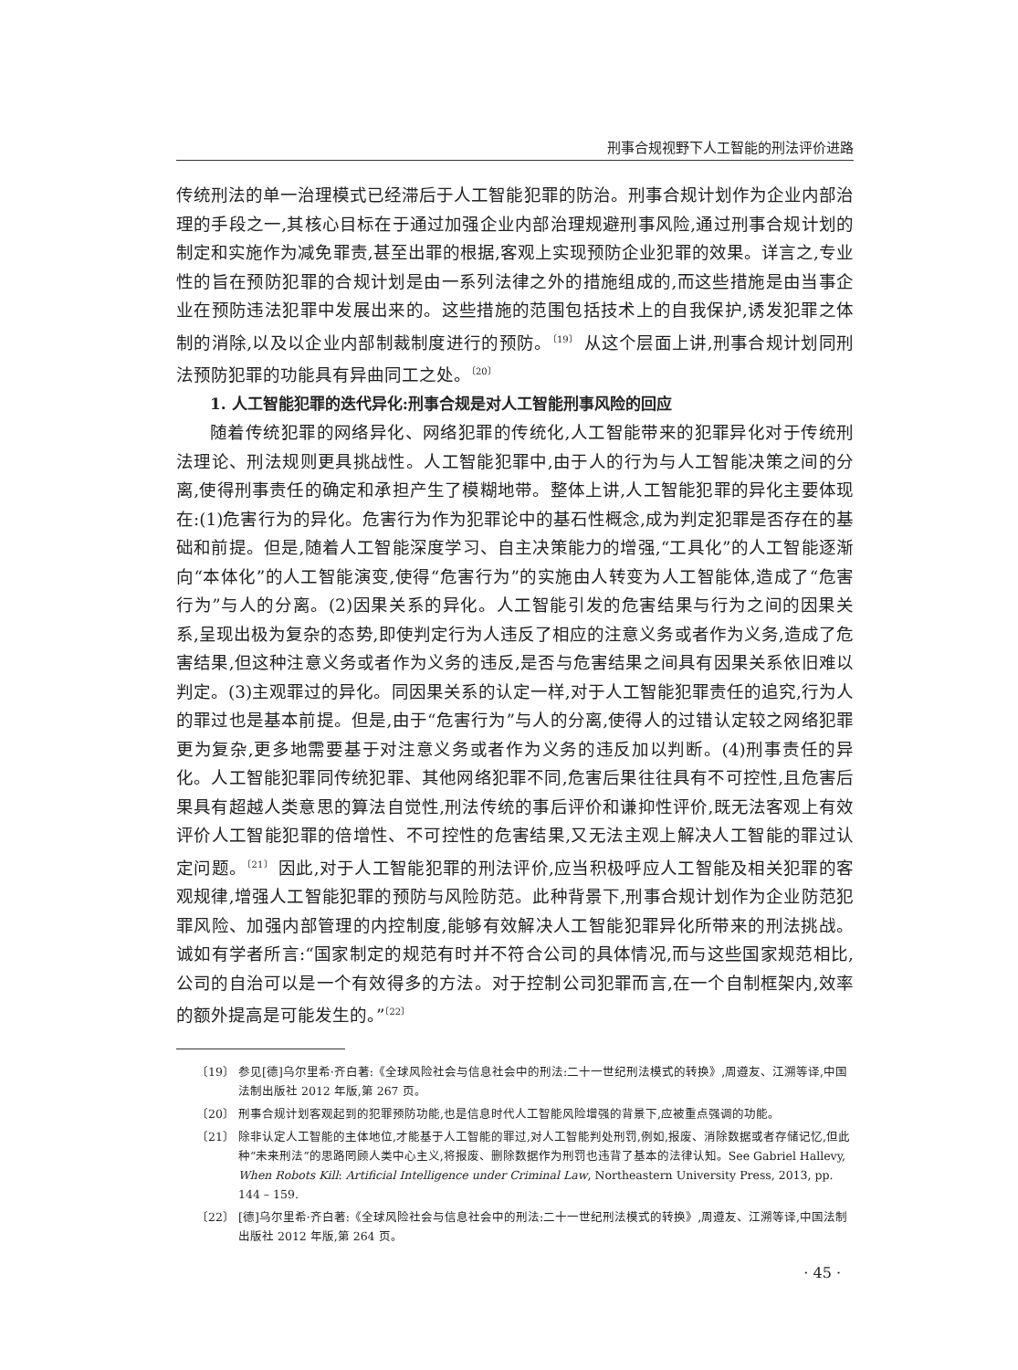刑事合规视野下人工智能的刑法评价进路
传统刑法的单一治理模式已经滞后于人工智能犯罪的防治。刑事合规计划作为企业内部治理的手段之一,其核心目标在于通过加强企业内部治理规避刑事风险,通过刑事合规计划的制定和实施作为减免罪责,甚至出罪的根据,客观上实现预防企业犯罪的效果。详言之,专业性的旨在预防犯罪的合规计划是由一系列法律之外的措施组成的,而这些措施是由当事企业在预防违法犯罪中发展出来的。这些措施的范围包括技术上的自我保护,诱发犯罪之体制的消除,以及以企业内部制裁制度进行的预防。<sup>〔19〕</sup> 从这个层面上讲,刑事合规计划同刑法预防犯罪的功能具有异曲同工之处。<sup>〔20〕</sup>
1. 人工智能犯罪的迭代异化:刑事合规是对人工智能刑事风险的回应
随着传统犯罪的网络异化、网络犯罪的传统化,人工智能带来的犯罪异化对于传统刑法理论、刑法规则更具挑战性。人工智能犯罪中,由于人的行为与人工智能决策之间的分离,使得刑事责任的确定和承担产生了模糊地带。整体上讲,人工智能犯罪的异化主要体现在:(1)危害行为的异化。危害行为作为犯罪论中的基石性概念,成为判定犯罪是否存在的基础和前提。但是,随着人工智能深度学习、自主决策能力的增强,“工具化”的人工智能逐渐向“本体化”的人工智能演变,使得“危害行为”的实施由人转变为人工智能体,造成了“危害行为”与人的分离。(2)因果关系的异化。人工智能引发的危害结果与行为之间的因果关系,呈现出极为复杂的态势,即使判定行为人违反了相应的注意义务或者作为义务,造成了危害结果,但这种注意义务或者作为义务的违反,是否与危害结果之间具有因果关系依旧难以判定。(3)主观罪过的异化。同因果关系的认定一样,对于人工智能犯罪责任的追究,行为人的罪过也是基本前提。但是,由于“危害行为”与人的分离,使得人的过错认定较之网络犯罪更为复杂,更多地需要基于对注意义务或者作为义务的违反加以判断。(4)刑事责任的异化。人工智能犯罪同传统犯罪、其他网络犯罪不同,危害后果往往具有不可控性,且危害后果具有超越人类意思的算法自觉性,刑法传统的事后评价和谦抑性评价,既无法客观上有效评价人工智能犯罪的倍增性、不可控性的危害结果,又无法主观上解决人工智能的罪过认定问题。<sup>〔21〕</sup> 因此,对于人工智能犯罪的刑法评价,应当积极呼应人工智能及相关犯罪的客观规律,增强人工智能犯罪的预防与风险防范。此种背景下,刑事合规计划作为企业防范犯罪风险、加强内部管理的内控制度,能够有效解决人工智能犯罪异化所带来的刑法挑战。诚如有学者所言:“国家制定的规范有时并不符合公司的具体情况,而与这些国家规范相比,公司的自治可以是一个有效得多的方法。对于控制公司犯罪而言,在一个自制框架内,效率的额外提高是可能发生的。”<sup>〔22〕</sup>
〔19〕 参见[德]乌尔里希·齐白著:《全球风险社会与信息社会中的刑法:二十一世纪刑法模式的转换》,周遵友、江溯等译,中国法制出版社 2012 年版,第 267 页。
〔20〕 刑事合规计划客观起到的犯罪预防功能,也是信息时代人工智能风险增强的背景下,应被重点强调的功能。
〔21〕 除非认定人工智能的主体地位,才能基于人工智能的罪过,对人工智能判处刑罚,例如,报废、消除数据或者存储记忆,但此种“未来刑法”的思路罔顾人类中心主义,将报废、删除数据作为刑罚也违背了基本的法律认知。See Gabriel Hallevy, When Robots Kill: Artificial Intelligence under Criminal Law, Northeastern University Press, 2013, pp. 144 – 159.
〔22〕 [德]乌尔里希·齐白著:《全球风险社会与信息社会中的刑法:二十一世纪刑法模式的转换》,周遵友、江溯等译,中国法制出版社 2012 年版,第 264 页。
· 45 ·